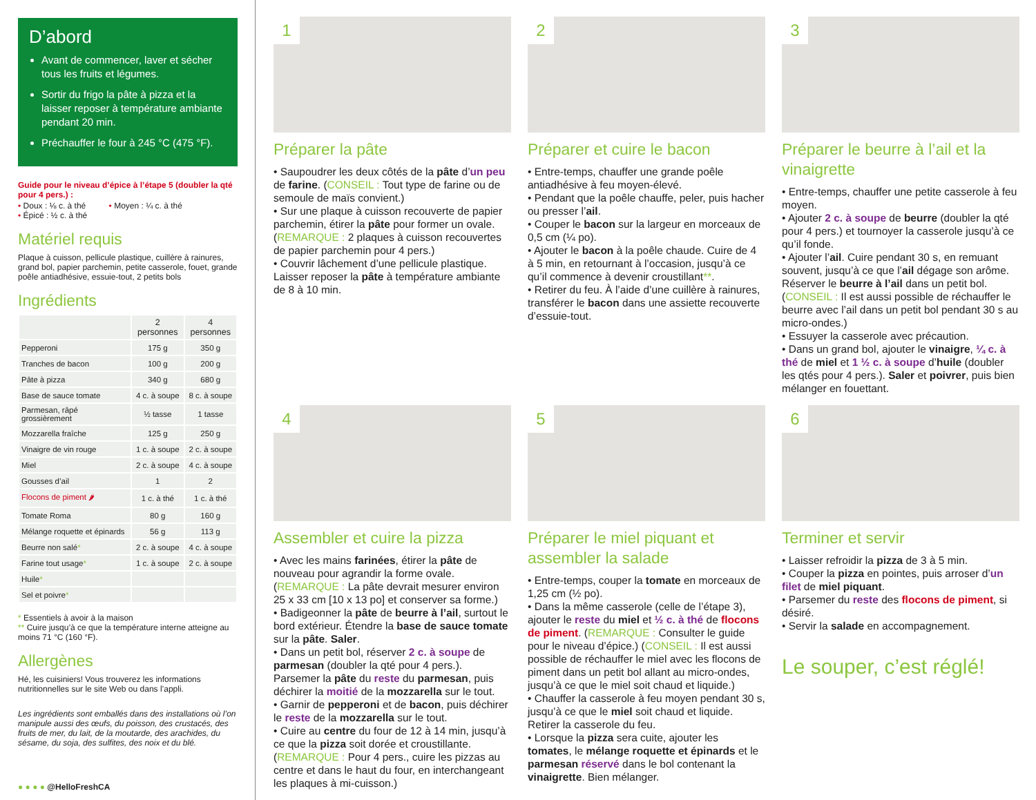D’abord
Avant de commencer, laver et sécher tous les fruits et légumes.
Sortir du frigo la pâte à pizza et la laisser reposer à température ambiante pendant 20 min.
Préchauffer le four à 245 °C (475 °F).
Guide pour le niveau d’épice à l’étape 5 (doubler la qté pour 4 pers.) :
• Doux : ⅛ c. à thé • Moyen : ¼ c. à thé
• Épicé : ½ c. à thé
Matériel requis
Plaque à cuisson, pellicule plastique, cuillère à rainures, grand bol, papier parchemin, petite casserole, fouet, grande poêle antiadhésive, essuie-tout, 2 petits bols
Ingrédients
| | 2 personnes | 4 personnes |
| --- | --- | --- |
| Pepperoni | 175 g | 350 g |
| Tranches de bacon | 100 g | 200 g |
| Pâte à pizza | 340 g | 680 g |
| Base de sauce tomate | 4 c. à soupe | 8 c. à soupe |
| Parmesan, râpé grossièrement | ½ tasse | 1 tasse |
| Mozzarella fraîche | 125 g | 250 g |
| Vinaigre de vin rouge | 1 c. à soupe | 2 c. à soupe |
| Miel | 2 c. à soupe | 4 c. à soupe |
| Gousses d’ail | 1 | 2 |
| Flocons de piment 🌶 | 1 c. à thé | 1 c. à thé |
| Tomate Roma | 80 g | 160 g |
| Mélange roquette et épinards | 56 g | 113 g |
| Beurre non salé * | 2 c. à soupe | 4 c. à soupe |
| Farine tout usage * | 1 c. à soupe | 2 c. à soupe |
| Huile * | | |
| Sel et poivre * | | |
* Essentiels à avoir à la maison
** Cuire jusqu’à ce que la température interne atteigne au moins 71 °C (160 °F).
Allergènes
Hé, les cuisiniers! Vous trouverez les informations nutritionnelles sur le site Web ou dans l’appli.
Les ingrédients sont emballés dans des installations où l’on manipule aussi des œufs, du poisson, des crustacés, des fruits de mer, du lait, de la moutarde, des arachides, du sésame, du soja, des sulfites, des noix et du blé.
● ● ● ● @HelloFreshCA
1
Préparer la pâte
• Saupoudrer les deux côtés de la pâte d’un peu de farine. (CONSEIL : Tout type de farine ou de semoule de maïs convient.)
• Sur une plaque à cuisson recouverte de papier parchemin, étirer la pâte pour former un ovale. (REMARQUE : 2 plaques à cuisson recouvertes de papier parchemin pour 4 pers.)
• Couvrir lâchement d’une pellicule plastique. Laisser reposer la pâte à température ambiante de 8 à 10 min.
2
Préparer et cuire le bacon
• Entre-temps, chauffer une grande poêle antiadhésive à feu moyen-élevé.
• Pendant que la poêle chauffe, peler, puis hacher ou presser l’ail.
• Couper le bacon sur la largeur en morceaux de 0,5 cm (¼ po).
• Ajouter le bacon à la poêle chaude. Cuire de 4 à 5 min, en retournant à l’occasion, jusqu’à ce qu’il commence à devenir croustillant**.
• Retirer du feu. À l’aide d’une cuillère à rainures, transférer le bacon dans une assiette recouverte d’essuie-tout.
3
Préparer le beurre à l’ail et la vinaigrette
• Entre-temps, chauffer une petite casserole à feu moyen.
• Ajouter 2 c. à soupe de beurre (doubler la qté pour 4 pers.) et tournoyer la casserole jusqu’à ce qu’il fonde.
• Ajouter l’ail. Cuire pendant 30 s, en remuant souvent, jusqu’à ce que l’ail dégage son arôme. Réserver le beurre à l’ail dans un petit bol. (CONSEIL : Il est aussi possible de réchauffer le beurre avec l’ail dans un petit bol pendant 30 s au micro-ondes.)
• Essuyer la casserole avec précaution.
• Dans un grand bol, ajouter le vinaigre, ¼ c. à thé de miel et 1 ½ c. à soupe d’huile (doubler les qtés pour 4 pers.). Saler et poivrer, puis bien mélanger en fouettant.
4
Assembler et cuire la pizza
• Avec les mains farinées, étirer la pâte de nouveau pour agrandir la forme ovale. (REMARQUE : La pâte devrait mesurer environ 25 x 33 cm [10 x 13 po] et conserver sa forme.)
• Badigeonner la pâte de beurre à l’ail, surtout le bord extérieur. Étendre la base de sauce tomate sur la pâte. Saler.
• Dans un petit bol, réserver 2 c. à soupe de parmesan (doubler la qté pour 4 pers.). Parsemer la pâte du reste du parmesan, puis déchirer la moitié de la mozzarella sur le tout.
• Garnir de pepperoni et de bacon, puis déchirer le reste de la mozzarella sur le tout.
• Cuire au centre du four de 12 à 14 min, jusqu’à ce que la pizza soit dorée et croustillante. (REMARQUE : Pour 4 pers., cuire les pizzas au centre et dans le haut du four, en interchangeant les plaques à mi-cuisson.)
5
Préparer le miel piquant et assembler la salade
• Entre-temps, couper la tomate en morceaux de 1,25 cm (½ po).
• Dans la même casserole (celle de l’étape 3), ajouter le reste du miel et ½ c. à thé de flocons de piment. (REMARQUE : Consulter le guide pour le niveau d’épice.) (CONSEIL : Il est aussi possible de réchauffer le miel avec les flocons de piment dans un petit bol allant au micro-ondes, jusqu’à ce que le miel soit chaud et liquide.)
• Chauffer la casserole à feu moyen pendant 30 s, jusqu’à ce que le miel soit chaud et liquide. Retirer la casserole du feu.
• Lorsque la pizza sera cuite, ajouter les tomates, le mélange roquette et épinards et le parmesan réservé dans le bol contenant la vinaigrette. Bien mélanger.
6
Terminer et servir
• Laisser refroidir la pizza de 3 à 5 min.
• Couper la pizza en pointes, puis arroser d’un filet de miel piquant.
• Parsemer du reste des flocons de piment, si désiré.
• Servir la salade en accompagnement.
Le souper, c’est réglé!